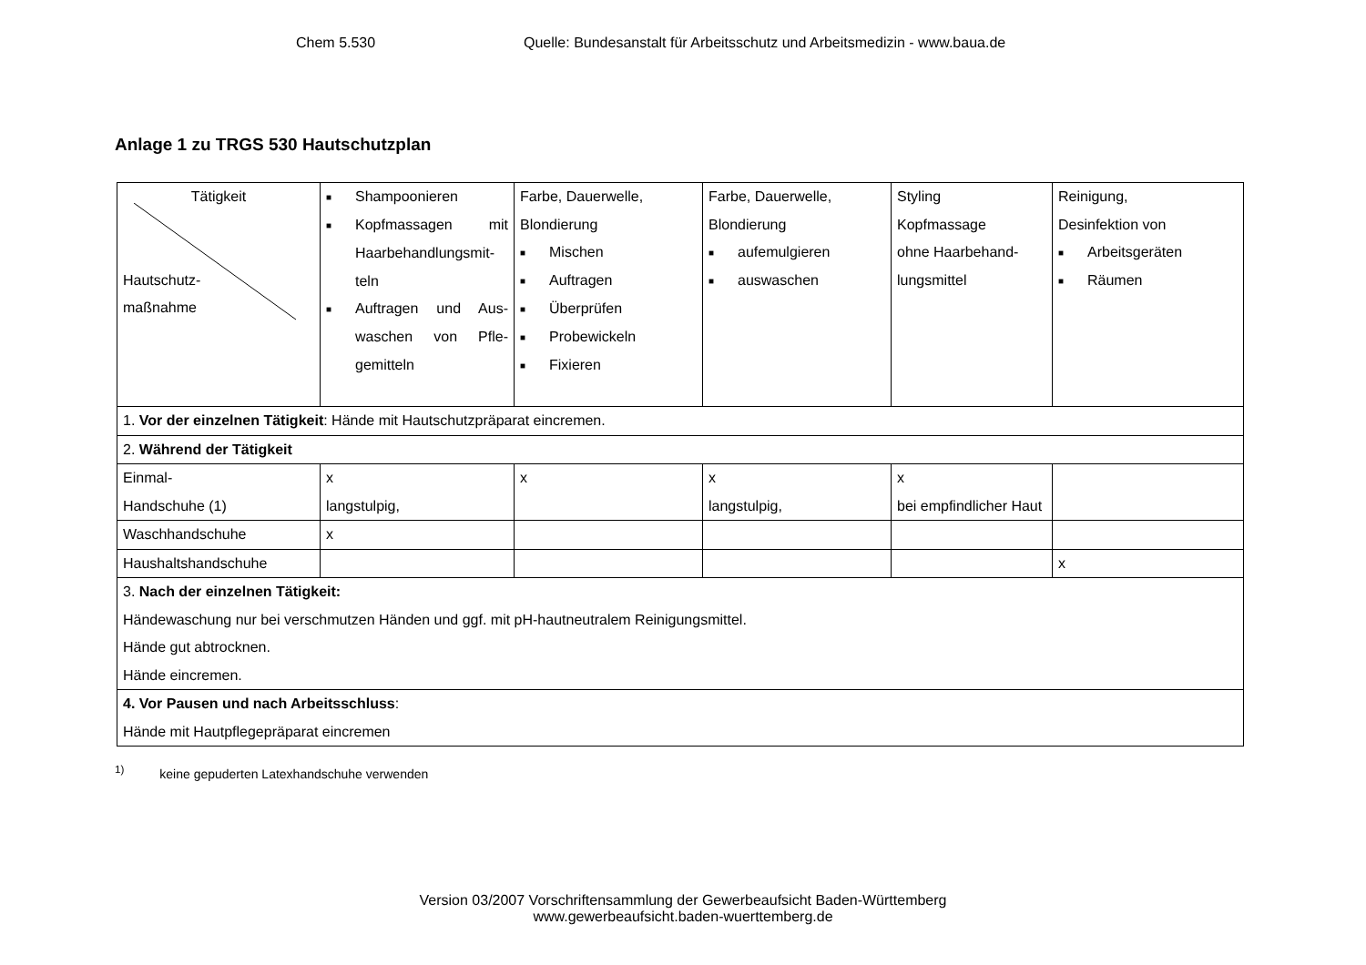Chem 5.530 Quelle: Bundesanstalt für Arbeitsschutz und Arbeitsmedizin - www.baua.de
Anlage 1 zu TRGS 530 Hautschutzplan
| Tätigkeit Hautschutz- maßnahme | ■ Shampoonieren ■ Kopfmassagen mit Haarbehandlungsmit-teln ■ Auftragen und Aus-waschen von Pfle-gemitteln | Farbe, Dauerwelle, Blondierung ■ Mischen ■ Auftragen ■ Überprüfen ■ Probewickeln ■ Fixieren | Farbe, Dauerwelle, Blondierung ■ aufemulgieren ■ auswaschen | Styling Kopfmassage ohne Haarbehand-lungsmittel | Reinigung, Desinfektion von ■ Arbeitsgeräten ■ Räumen |
| 1. Vor der einzelnen Tätigkeit : Hände mit Hautschutzpräparat eincremen. | | | | | |
| 2. Während der Tätigkeit | | | | | |
| Einmal- Handschuhe (1) | x langstulpig, | x | x langstulpig, | x bei empfindlicher Haut | |
| Waschhandschuhe | x | | | | |
| Haushaltshandschuhe | | | | | x |
| 3. Nach der einzelnen Tätigkeit: Händewaschung nur bei verschmutzen Händen und ggf. mit pH-hautneutralem Reinigungsmittel. Hände gut abtrocknen. Hände eincremen. | | | | | |
| 4. Vor Pausen und nach Arbeitsschluss : Hände mit Hautpflegepräparat eincremen | | | | | |
<sup>1)</sup> keine gepuderten Latexhandschuhe verwenden
Version 03/2007 Vorschriftensammlung der Gewerbeaufsicht Baden-Württemberg
www.gewerbeaufsicht.baden-wuerttemberg.de